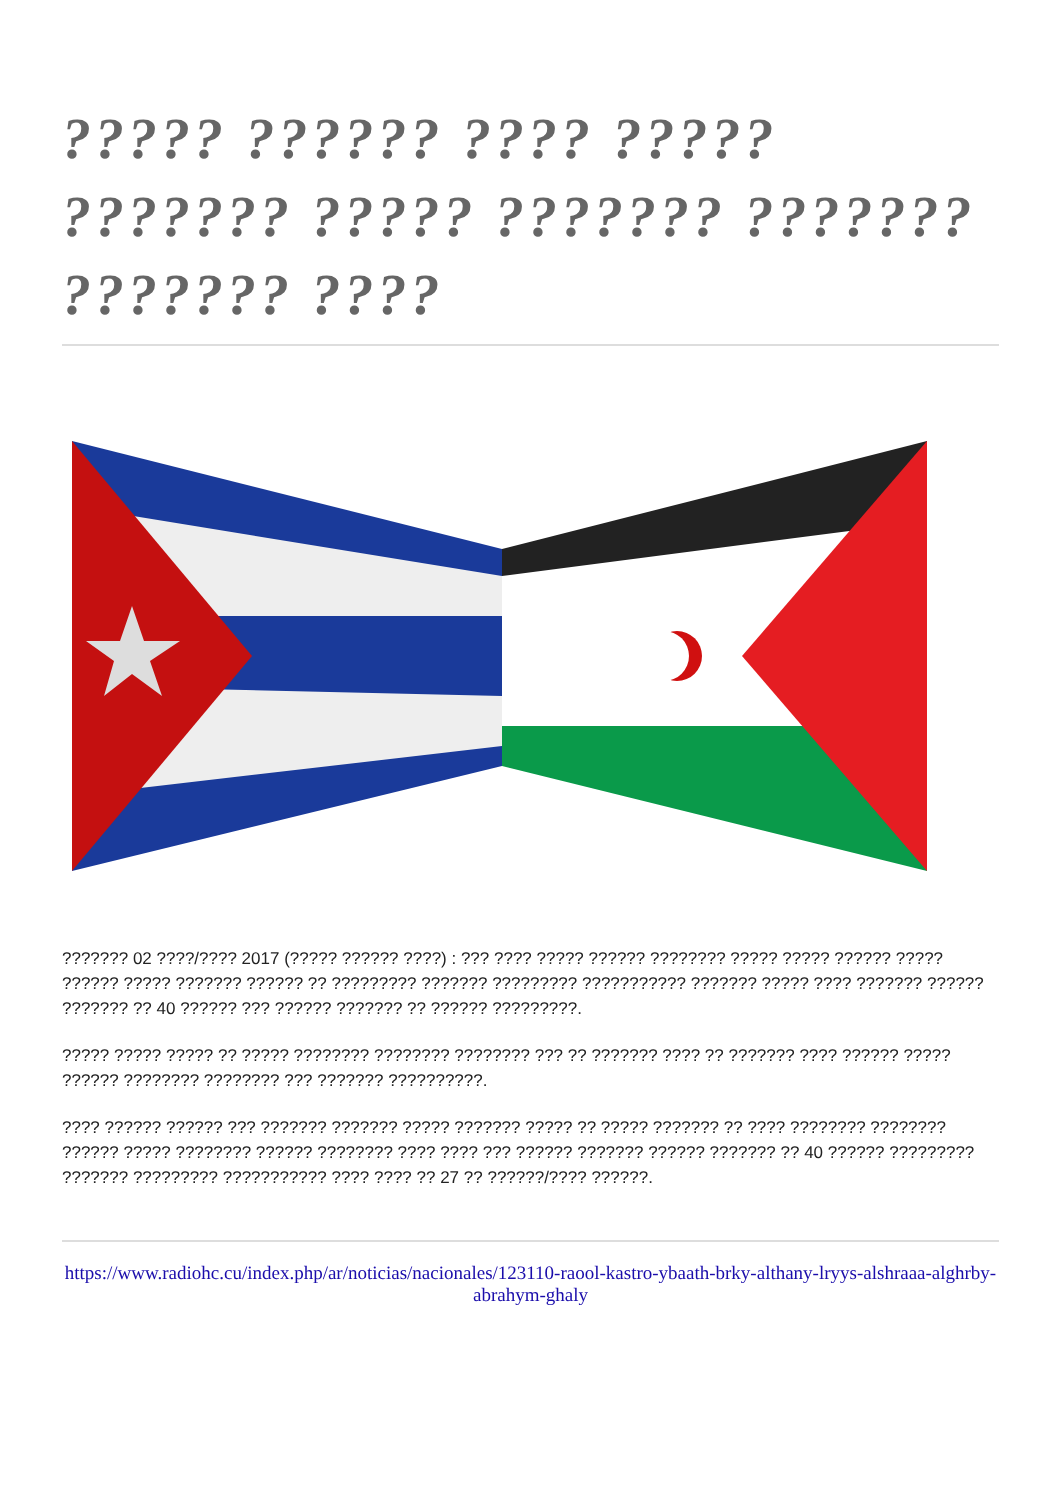????? ?????? ???? ????? ??????? ????? ??????? ??????? ??????? ????
??????? 02 ????/???? 2017 (????? ?????? ????) : ??? ???? ????? ?????? ???????? ????? ????? ?????? ????? ?????? ????? ??????? ?????? ?? ????????? ??????? ????????? ??????????? ??????? ????? ???? ??????? ?????? ??????? ?? 40 ?????? ??? ?????? ??????? ?? ?????? ?????????.
????? ????? ????? ?? ????? ???????? ???????? ???????? ??? ?? ??????? ???? ?? ??????? ???? ?????? ????? ?????? ???????? ???????? ??? ??????? ??????????.
???? ?????? ?????? ??? ??????? ??????? ????? ??????? ????? ?? ????? ??????? ?? ???? ???????? ???????? ?????? ????? ???????? ?????? ???????? ???? ???? ??? ?????? ??????? ?????? ??????? ?? 40 ?????? ????????? ??????? ????????? ??????????? ???? ???? ?? 27 ?? ??????/???? ??????.
https://www.radiohc.cu/index.php/ar/noticias/nacionales/123110-raool-kastro-ybaath-brky-althany-lryys-alshraaa-alghrby-abrahym-ghaly